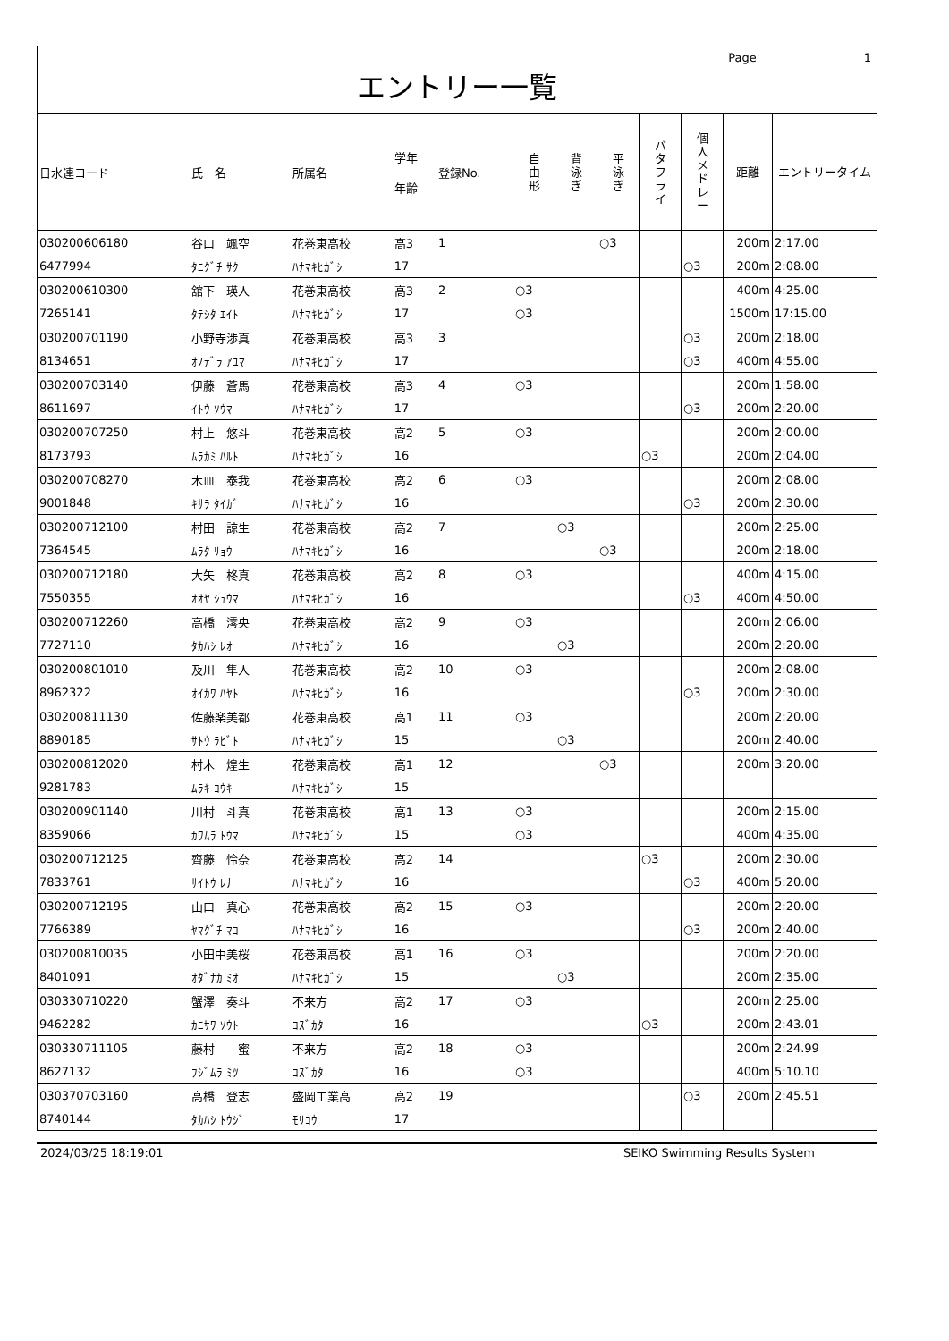Page 1
エントリー一覧
| 日水連コード | 氏 名 | 所属名 | 学年 年齢 | 登録No. | 自 由 形 | 背 泳 ぎ | 平 泳 ぎ | バ タ フ ラ イ | 個 人 メ ド レ ー | 距離 | エントリータイム |
| --- | --- | --- | --- | --- | --- | --- | --- | --- | --- | --- | --- |
| 030200606180 | 谷口 颯空 | 花巻東高校 | 高3 | 1 | | | ○3 | | | 200m | 2:17.00 |
| 6477994 | ﾀﾆｸﾞﾁ ｻｸ | ﾊﾅﾏｷﾋｶﾞｼ | 17 | | | | | | ○3 | 200m | 2:08.00 |
| 030200610300 | 舘下 瑛人 | 花巻東高校 | 高3 | 2 | ○3 | | | | | 400m | 4:25.00 |
| 7265141 | ﾀﾃｼﾀ ｴｲﾄ | ﾊﾅﾏｷﾋｶﾞｼ | 17 | | ○3 | | | | | 1500m | 17:15.00 |
| 030200701190 | 小野寺渉真 | 花巻東高校 | 高3 | 3 | | | | | ○3 | 200m | 2:18.00 |
| 8134651 | ｵﾉﾃﾞﾗ ｱﾕﾏ | ﾊﾅﾏｷﾋｶﾞｼ | 17 | | | | | | ○3 | 400m | 4:55.00 |
| 030200703140 | 伊藤 蒼馬 | 花巻東高校 | 高3 | 4 | ○3 | | | | | 200m | 1:58.00 |
| 8611697 | ｲﾄｳ ｿｳﾏ | ﾊﾅﾏｷﾋｶﾞｼ | 17 | | | | | | ○3 | 200m | 2:20.00 |
| 030200707250 | 村上 悠斗 | 花巻東高校 | 高2 | 5 | ○3 | | | | | 200m | 2:00.00 |
| 8173793 | ﾑﾗｶﾐ ﾊﾙﾄ | ﾊﾅﾏｷﾋｶﾞｼ | 16 | | | | | ○3 | | 200m | 2:04.00 |
| 030200708270 | 木皿 泰我 | 花巻東高校 | 高2 | 6 | ○3 | | | | | 200m | 2:08.00 |
| 9001848 | ｷｻﾗ ﾀｲｶﾞ | ﾊﾅﾏｷﾋｶﾞｼ | 16 | | | | | | ○3 | 200m | 2:30.00 |
| 030200712100 | 村田 諒生 | 花巻東高校 | 高2 | 7 | | ○3 | | | | 200m | 2:25.00 |
| 7364545 | ﾑﾗﾀ ﾘｮｳ | ﾊﾅﾏｷﾋｶﾞｼ | 16 | | | | ○3 | | | 200m | 2:18.00 |
| 030200712180 | 大矢 柊真 | 花巻東高校 | 高2 | 8 | ○3 | | | | | 400m | 4:15.00 |
| 7550355 | ｵｵﾔ ｼｭｳﾏ | ﾊﾅﾏｷﾋｶﾞｼ | 16 | | | | | | ○3 | 400m | 4:50.00 |
| 030200712260 | 高橋 澪央 | 花巻東高校 | 高2 | 9 | ○3 | | | | | 200m | 2:06.00 |
| 7727110 | ﾀｶﾊｼ ﾚｵ | ﾊﾅﾏｷﾋｶﾞｼ | 16 | | | ○3 | | | | 200m | 2:20.00 |
| 030200801010 | 及川 隼人 | 花巻東高校 | 高2 | 10 | ○3 | | | | | 200m | 2:08.00 |
| 8962322 | ｵｲｶﾜ ﾊﾔﾄ | ﾊﾅﾏｷﾋｶﾞｼ | 16 | | | | | | ○3 | 200m | 2:30.00 |
| 030200811130 | 佐藤楽美都 | 花巻東高校 | 高1 | 11 | ○3 | | | | | 200m | 2:20.00 |
| 8890185 | ｻﾄｳ ﾗﾋﾞﾄ | ﾊﾅﾏｷﾋｶﾞｼ | 15 | | | ○3 | | | | 200m | 2:40.00 |
| 030200812020 | 村木 煌生 | 花巻東高校 | 高1 | 12 | | | ○3 | | | 200m | 3:20.00 |
| 9281783 | ﾑﾗｷ ｺｳｷ | ﾊﾅﾏｷﾋｶﾞｼ | 15 | | | | | | | | |
| 030200901140 | 川村 斗真 | 花巻東高校 | 高1 | 13 | ○3 | | | | | 200m | 2:15.00 |
| 8359066 | ｶﾜﾑﾗ ﾄｳﾏ | ﾊﾅﾏｷﾋｶﾞｼ | 15 | | ○3 | | | | | 400m | 4:35.00 |
| 030200712125 | 齊藤 怜奈 | 花巻東高校 | 高2 | 14 | | | | ○3 | | 200m | 2:30.00 |
| 7833761 | ｻｲﾄｳ ﾚﾅ | ﾊﾅﾏｷﾋｶﾞｼ | 16 | | | | | | ○3 | 400m | 5:20.00 |
| 030200712195 | 山口 真心 | 花巻東高校 | 高2 | 15 | ○3 | | | | | 200m | 2:20.00 |
| 7766389 | ﾔﾏｸﾞﾁ ﾏｺ | ﾊﾅﾏｷﾋｶﾞｼ | 16 | | | | | | ○3 | 200m | 2:40.00 |
| 030200810035 | 小田中美桜 | 花巻東高校 | 高1 | 16 | ○3 | | | | | 200m | 2:20.00 |
| 8401091 | ｵﾀﾞﾅｶ ﾐｵ | ﾊﾅﾏｷﾋｶﾞｼ | 15 | | | ○3 | | | | 200m | 2:35.00 |
| 030330710220 | 蟹澤 奏斗 | 不来方 | 高2 | 17 | ○3 | | | | | 200m | 2:25.00 |
| 9462282 | ｶﾆｻﾜ ｿｳﾄ | ｺｽﾞｶﾀ | 16 | | | | | ○3 | | 200m | 2:43.01 |
| 030330711105 | 藤村 蜜 | 不来方 | 高2 | 18 | ○3 | | | | | 200m | 2:24.99 |
| 8627132 | ﾌｼﾞﾑﾗ ﾐﾂ | ｺｽﾞｶﾀ | 16 | | ○3 | | | | | 400m | 5:10.10 |
| 030370703160 | 高橋 登志 | 盛岡工業高 | 高2 | 19 | | | | | ○3 | 200m | 2:45.51 |
| 8740144 | ﾀｶﾊｼ ﾄｳｼﾞ | ﾓﾘｺｳ | 17 | | | | | | | | |
2024/03/25 18:19:01 SEIKO Swimming Results System